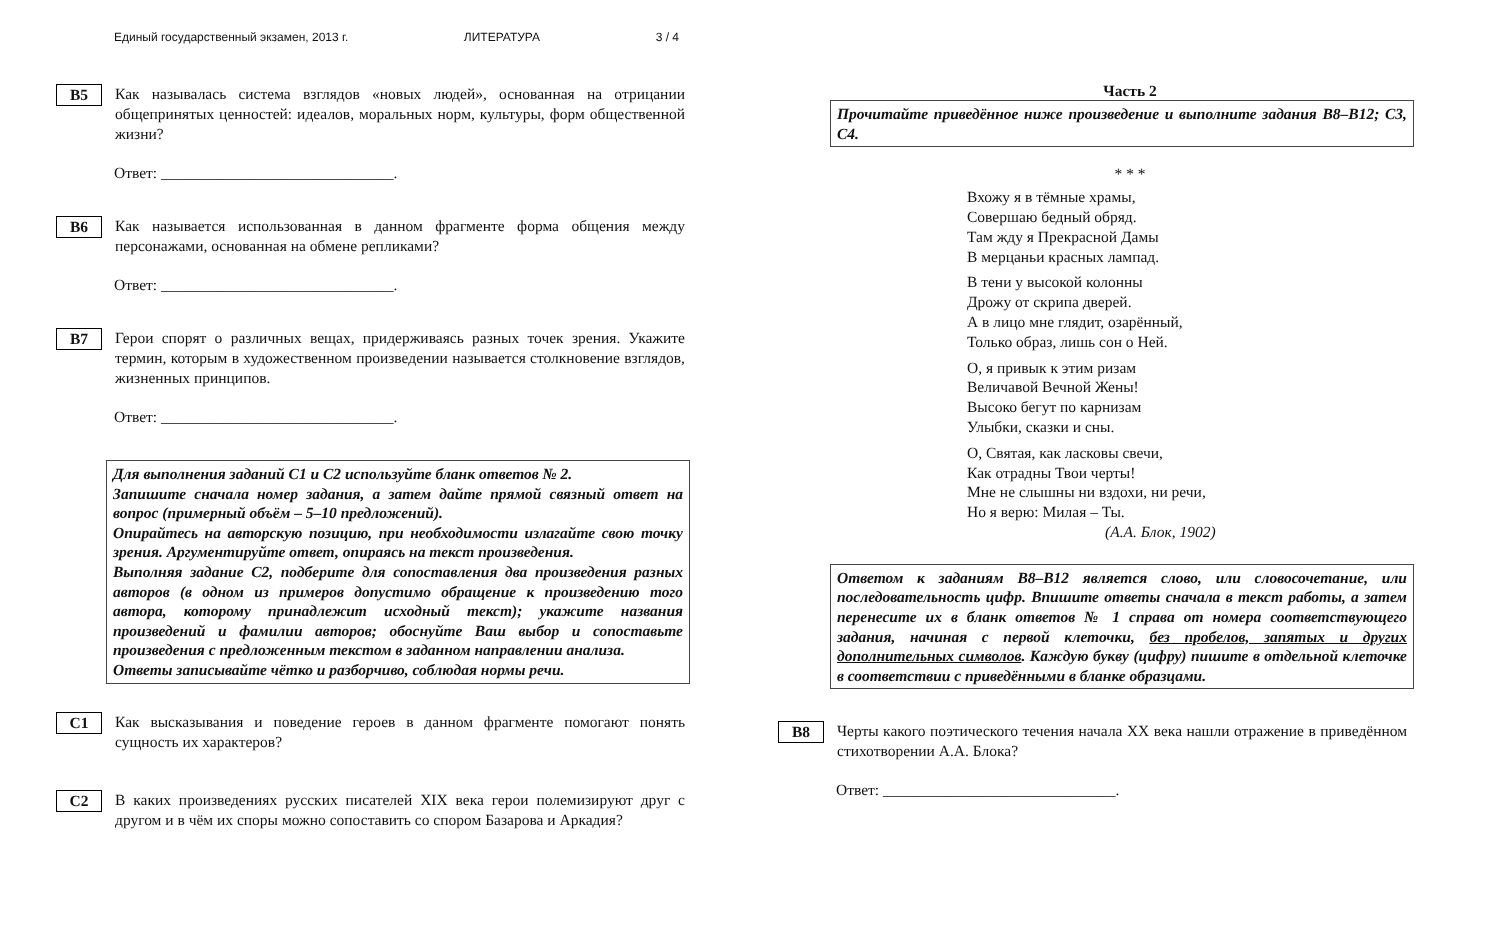Единый государственный экзамен, 2013 г. ЛИТЕРАТУРА 3 / 4
B5
Как называлась система взглядов «новых людей», основанная на отрицании общепринятых ценностей: идеалов, моральных норм, культуры, форм общественной жизни?
Ответ: ______________________________.
B6
Как называется использованная в данном фрагменте форма общения между персонажами, основанная на обмене репликами?
Ответ: ______________________________.
B7
Герои спорят о различных вещах, придерживаясь разных точек зрения. Укажите термин, которым в художественном произведении называется столкновение взглядов, жизненных принципов.
Ответ: ______________________________.
Для выполнения заданий C1 и C2 используйте бланк ответов № 2.
Запишите сначала номер задания, а затем дайте прямой связный ответ на вопрос (примерный объём – 5–10 предложений).
Опирайтесь на авторскую позицию, при необходимости излагайте свою точку зрения. Аргументируйте ответ, опираясь на текст произведения.
Выполняя задание C2, подберите для сопоставления два произведения разных авторов (в одном из примеров допустимо обращение к произведению того автора, которому принадлежит исходный текст); укажите названия произведений и фамилии авторов; обоснуйте Ваш выбор и сопоставьте произведения с предложенным текстом в заданном направлении анализа.
Ответы записывайте чётко и разборчиво, соблюдая нормы речи.
C1
Как высказывания и поведение героев в данном фрагменте помогают понять сущность их характеров?
C2
В каких произведениях русских писателей XIX века герои полемизируют друг с другом и в чём их споры можно сопоставить со спором Базарова и Аркадия?
Часть 2
Прочитайте приведённое ниже произведение и выполните задания B8–B12; C3, C4.
* * *
Вхожу я в тёмные храмы,
Совершаю бедный обряд.
Там жду я Прекрасной Дамы
В мерцаньи красных лампад.
В тени у высокой колонны
Дрожу от скрипа дверей.
А в лицо мне глядит, озарённый,
Только образ, лишь сон о Ней.
О, я привык к этим ризам
Величавой Вечной Жены!
Высоко бегут по карнизам
Улыбки, сказки и сны.
О, Святая, как ласковы свечи,
Как отрадны Твои черты!
Мне не слышны ни вздохи, ни речи,
Но я верю: Милая – Ты.
(А.А. Блок, 1902)
Ответом к заданиям B8–B12 является слово, или словосочетание, или последовательность цифр. Впишите ответы сначала в текст работы, а затем перенесите их в бланк ответов № 1 справа от номера соответствующего задания, начиная с первой клеточки, без пробелов, запятых и других дополнительных символов. Каждую букву (цифру) пишите в отдельной клеточке в соответствии с приведёнными в бланке образцами.
B8
Черты какого поэтического течения начала XX века нашли отражение в приведённом стихотворении А.А. Блока?
Ответ: ______________________________.